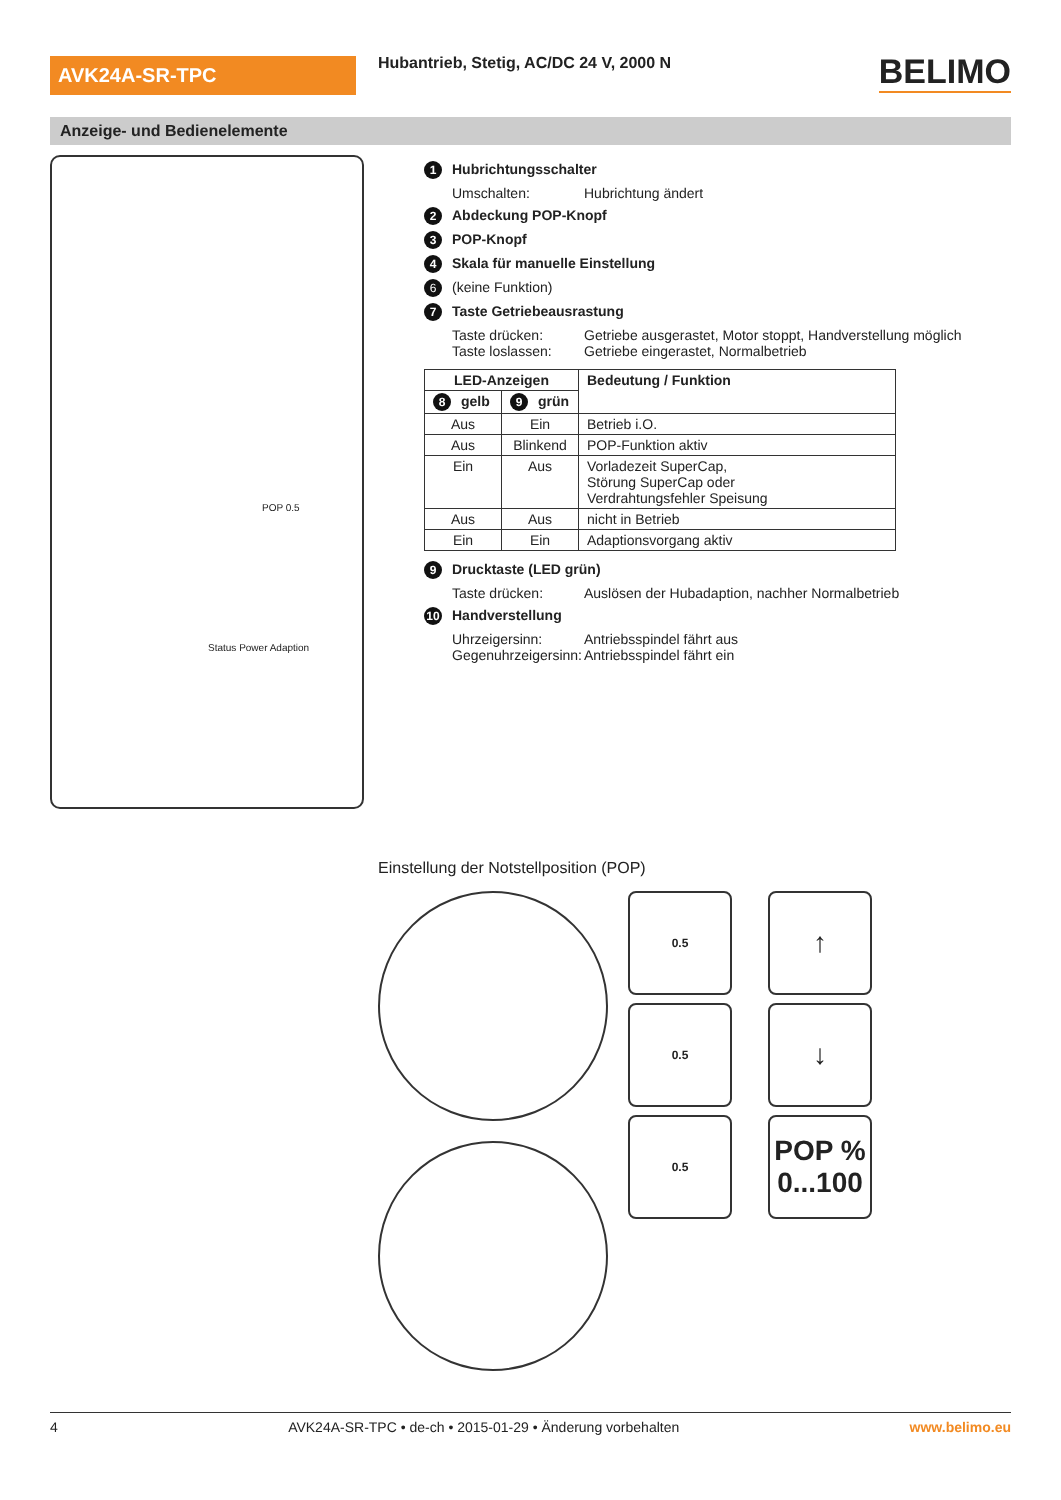AVK24A-SR-TPC
Hubantrieb, Stetig, AC/DC 24 V, 2000 N
BELIMO
Anzeige- und Bedienelemente
Status Power Adaption
POP 0.5
1 Hubrichtungsschalter
Umschalten: Hubrichtung ändert
2 Abdeckung POP-Knopf
3 POP-Knopf
4 Skala für manuelle Einstellung
6 (keine Funktion)
7 Taste Getriebeausrastung
Taste drücken: Getriebe ausgerastet, Motor stoppt, Handverstellung möglich
Taste loslassen: Getriebe eingerastet, Normalbetrieb
| LED-Anzeigen | | Bedeutung / Funktion |
| --- | --- | --- |
| 8 gelb | 9 grün | |
| Aus | Ein | Betrieb i.O. |
| Aus | Blinkend | POP-Funktion aktiv |
| Ein | Aus | Vorladezeit SuperCap, Störung SuperCap oder Verdrahtungsfehler Speisung |
| Aus | Aus | nicht in Betrieb |
| Ein | Ein | Adaptionsvorgang aktiv |
9 Drucktaste (LED grün)
Taste drücken: Auslösen der Hubadaption, nachher Normalbetrieb
10 Handverstellung
Uhrzeigersinn: Antriebsspindel fährt aus
Gegenuhrzeigersinn: Antriebsspindel fährt ein
Einstellung der Notstellposition (POP)
0.5
↑
0.5
↓
0.5
POP %
0...100
4 AVK24A-SR-TPC • de-ch • 2015-01-29 • Änderung vorbehalten www.belimo.eu